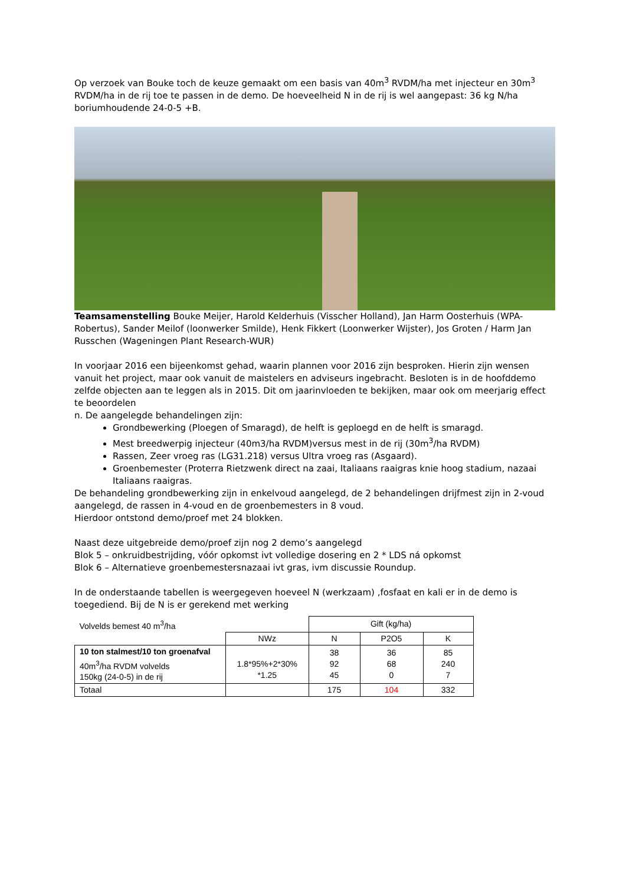Op verzoek van Bouke toch de keuze gemaakt om een basis van 40m<sup>3</sup> RVDM/ha met injecteur en 30m<sup>3</sup> RVDM/ha in de rij toe te passen in de demo. De hoeveelheid N in de rij is wel aangepast: 36 kg N/ha boriumhoudende 24-0-5 +B.
Teamsamenstelling Bouke Meijer, Harold Kelderhuis (Visscher Holland), Jan Harm Oosterhuis (WPA-Robertus), Sander Meilof (loonwerker Smilde), Henk Fikkert (Loonwerker Wijster), Jos Groten / Harm Jan Russchen (Wageningen Plant Research-WUR)
In voorjaar 2016 een bijeenkomst gehad, waarin plannen voor 2016 zijn besproken. Hierin zijn wensen vanuit het project, maar ook vanuit de maistelers en adviseurs ingebracht. Besloten is in de hoofddemo zelfde objecten aan te leggen als in 2015. Dit om jaarinvloeden te bekijken, maar ook om meerjarig effect te beoordelen
n. De aangelegde behandelingen zijn:
Grondbewerking (Ploegen of Smaragd), de helft is geploegd en de helft is smaragd.
Mest breedwerpig injecteur (40m3/ha RVDM)versus mest in de rij (30m<sup>3</sup>/ha RVDM)
Rassen, Zeer vroeg ras (LG31.218) versus Ultra vroeg ras (Asgaard).
Groenbemester (Proterra Rietzwenk direct na zaai, Italiaans raaigras knie hoog stadium, nazaai Italiaans raaigras.
De behandeling grondbewerking zijn in enkelvoud aangelegd, de 2 behandelingen drijfmest zijn in 2-voud aangelegd, de rassen in 4-voud en de groenbemesters in 8 voud.
Hierdoor ontstond demo/proef met 24 blokken.
Naast deze uitgebreide demo/proef zijn nog 2 demo’s aangelegd
Blok 5 – onkruidbestrijding, vóór opkomst ivt volledige dosering en 2 * LDS ná opkomst
Blok 6 – Alternatieve groenbemestersnazaai ivt gras, ivm discussie Roundup.
In de onderstaande tabellen is weergegeven hoeveel N (werkzaam) ,fosfaat en kali er in de demo is toegediend. Bij de N is er gerekend met werking
| Volvelds bemest 40 m<sup>3</sup>/ha | | Gift (kg/ha) | | |
| | NWz | N | P2O5 | K |
| 10 ton stalmest/10 ton groenafval 40m<sup>3</sup>/ha RVDM volvelds 150kg (24-0-5) in de rij | 1.8*95%+2*30% *1.25 | 38 92 45 | 36 68 0 | 85 240 7 |
| Totaal | | 175 | 104 | 332 |